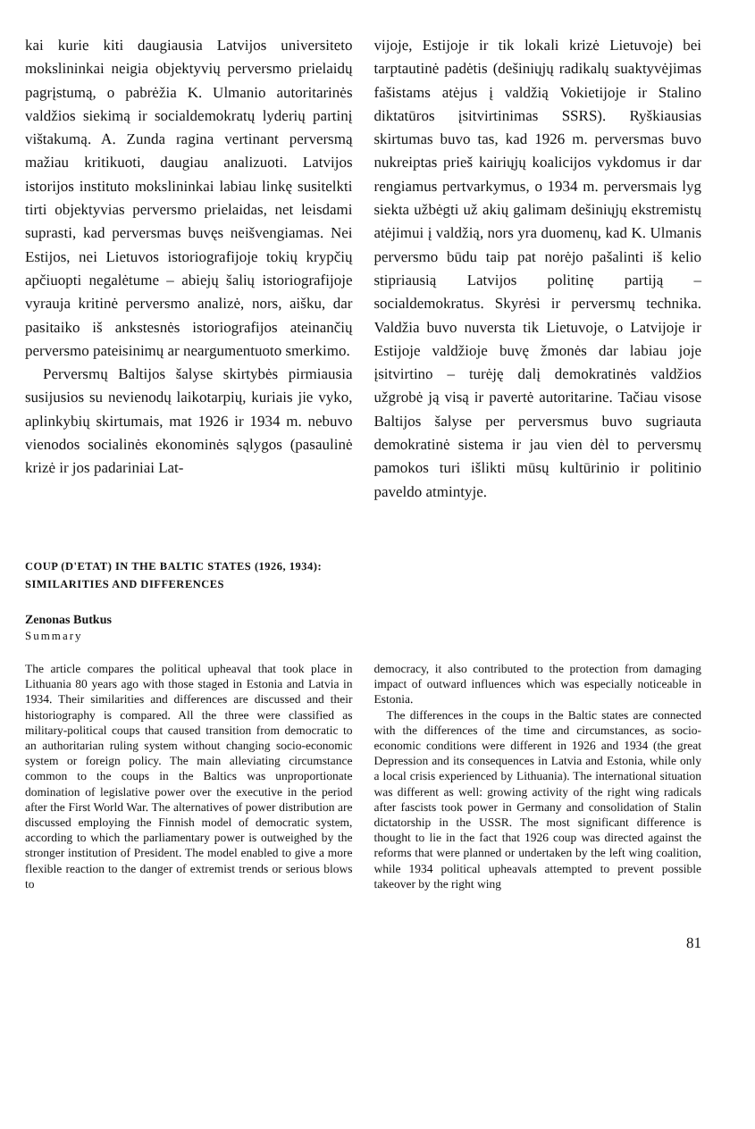kai kurie kiti daugiausia Latvijos universiteto mokslininkai neigia objektyvių perversmo prielaidų pagrįstumą, o pabrėžia K. Ulmanio autoritarinės valdžios siekimą ir socialdemokratų lyderių partinį vištakumą. A. Zunda ragina vertinant perversmą mažiau kritikuoti, daugiau analizuoti. Latvijos istorijos instituto mokslininkai labiau linkę susitelkti tirti objektyvias perversmo prielaidas, net leisdami suprasti, kad perversmas buvęs neišvengiamas. Nei Estijos, nei Lietuvos istoriografijoje tokių krypčių apčiuopti negalėtume – abiejų šalių istoriografijoje vyrauja kritinė perversmo analizė, nors, aišku, dar pasitaiko iš ankstesnės istoriografijos ateinančių perversmo pateisinimų ar neargumentuoto smerkimo.
Perversmų Baltijos šalyse skirtybės pirmiausia susijusios su nevienodų laikotarpių, kuriais jie vyko, aplinkybių skirtumais, mat 1926 ir 1934 m. nebuvo vienodos socialinės ekonominės sąlygos (pasaulinė krizė ir jos padariniai Lat-
vijoje, Estijoje ir tik lokali krizė Lietuvoje) bei tarptautinė padėtis (dešiniųjų radikalų suaktyvėjimas fašistams atėjus į valdžią Vokietijoje ir Stalino diktatūros įsitvirtinimas SSRS). Ryškiausias skirtumas buvo tas, kad 1926 m. perversmas buvo nukreiptas prieš kairiųjų koalicijos vykdomus ir dar rengiamus pertvarkymus, o 1934 m. perversmais lyg siekta užbėgti už akių galimam dešiniųjų ekstremistų atėjimui į valdžią, nors yra duomenų, kad K. Ulmanis perversmo būdu taip pat norėjo pašalinti iš kelio stipriausią Latvijos politinę partiją – socialdemokratus. Skyrėsi ir perversmų technika. Valdžia buvo nuversta tik Lietuvoje, o Latvijoje ir Estijoje valdžioje buvę žmonės dar labiau joje įsitvirtino – turėję dalį demokratinės valdžios užgrobė ją visą ir pavertė autoritarine. Tačiau visose Baltijos šalyse per perversmus buvo sugriauta demokratinė sistema ir jau vien dėl to perversmų pamokos turi išlikti mūsų kultūrinio ir politinio paveldo atmintyje.
COUP (D'ETAT) IN THE BALTIC STATES (1926, 1934):
SIMILARITIES AND DIFFERENCES
Zenonas Butkus
Summary
The article compares the political upheaval that took place in Lithuania 80 years ago with those staged in Estonia and Latvia in 1934. Their similarities and differences are discussed and their historiography is compared. All the three were classified as military-political coups that caused transition from democratic to an authoritarian ruling system without changing socio-economic system or foreign policy. The main alleviating circumstance common to the coups in the Baltics was unproportionate domination of legislative power over the executive in the period after the First World War. The alternatives of power distribution are discussed employing the Finnish model of democratic system, according to which the parliamentary power is outweighed by the stronger institution of President. The model enabled to give a more flexible reaction to the danger of extremist trends or serious blows to
democracy, it also contributed to the protection from damaging impact of outward influences which was especially noticeable in Estonia.
The differences in the coups in the Baltic states are connected with the differences of the time and circumstances, as socio-economic conditions were different in 1926 and 1934 (the great Depression and its consequences in Latvia and Estonia, while only a local crisis experienced by Lithuania). The international situation was different as well: growing activity of the right wing radicals after fascists took power in Germany and consolidation of Stalin dictatorship in the USSR. The most significant difference is thought to lie in the fact that 1926 coup was directed against the reforms that were planned or undertaken by the left wing coalition, while 1934 political upheavals attempted to prevent possible takeover by the right wing
81